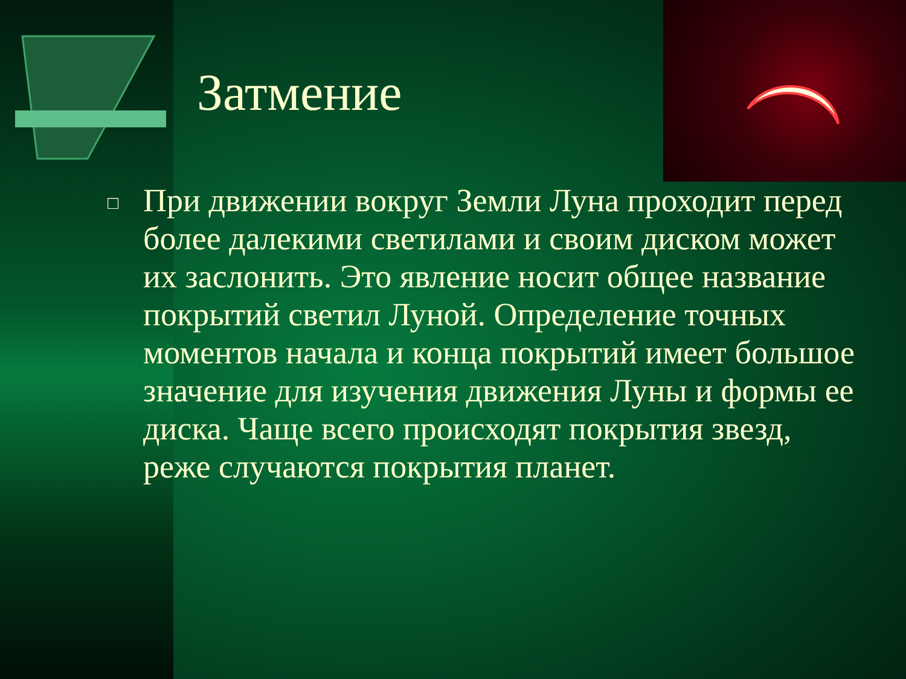Затмение
□
При движении вокруг Земли Луна проходит перед более далекими светилами и своим диском может их заслонить. Это явление носит общее название покрытий светил Луной. Определение точных моментов начала и конца покрытий имеет большое значение для изучения движения Луны и формы ее диска. Чаще всего происходят покрытия звезд, реже случаются покрытия планет.